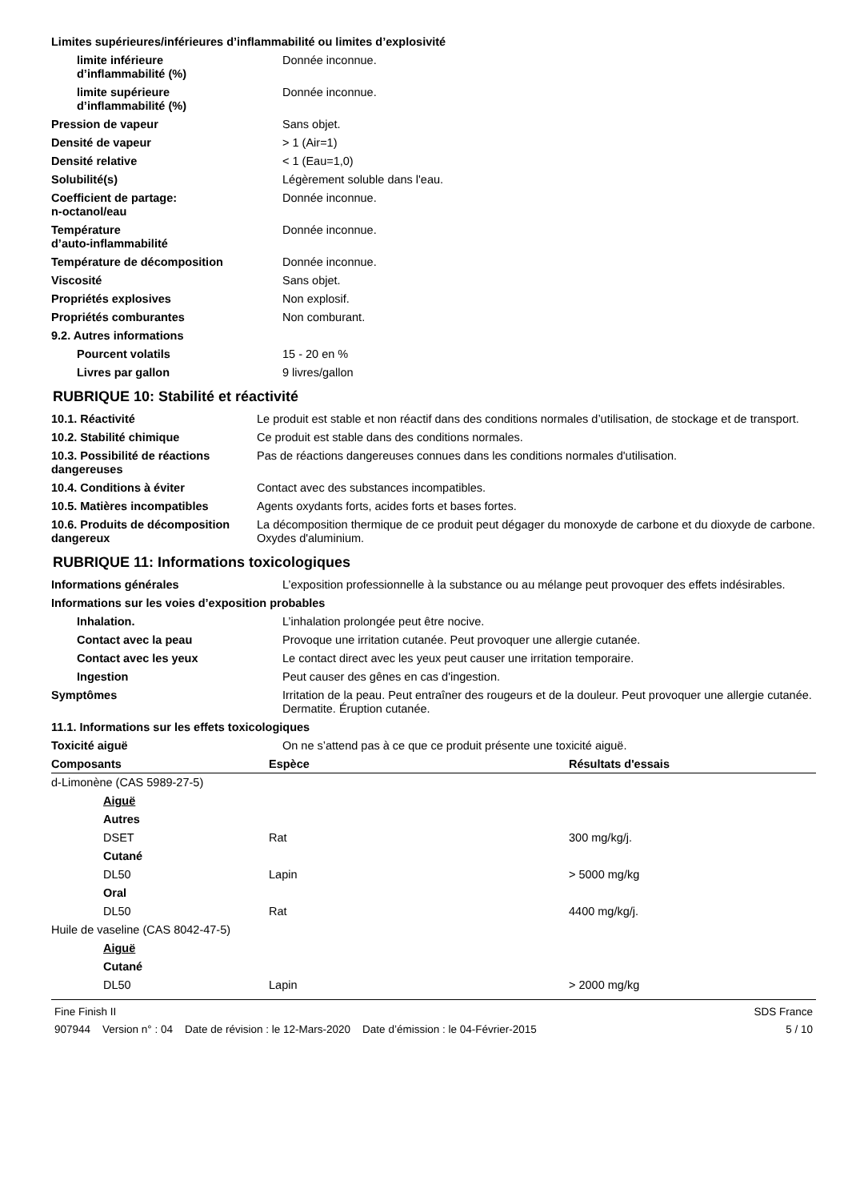Limites supérieures/inférieures d’inflammabilité ou limites d’explosivité
| limite inférieure d’inflammabilité (%) | Donnée inconnue. |
| limite supérieure d’inflammabilité (%) | Donnée inconnue. |
| Pression de vapeur | Sans objet. |
| Densité de vapeur | > 1 (Air=1) |
| Densité relative | < 1 (Eau=1,0) |
| Solubilité(s) | Légèrement soluble dans l'eau. |
| Coefficient de partage: n-octanol/eau | Donnée inconnue. |
| Température d’auto-inflammabilité | Donnée inconnue. |
| Température de décomposition | Donnée inconnue. |
| Viscosité | Sans objet. |
| Propriétés explosives | Non explosif. |
| Propriétés comburantes | Non comburant. |
| 9.2. Autres informations | |
| Pourcent volatils | 15 - 20 en % |
| Livres par gallon | 9 livres/gallon |
RUBRIQUE 10: Stabilité et réactivité
| 10.1. Réactivité | Le produit est stable et non réactif dans des conditions normales d’utilisation, de stockage et de transport. |
| 10.2. Stabilité chimique | Ce produit est stable dans des conditions normales. |
| 10.3. Possibilité de réactions dangereuses | Pas de réactions dangereuses connues dans les conditions normales d'utilisation. |
| 10.4. Conditions à éviter | Contact avec des substances incompatibles. |
| 10.5. Matières incompatibles | Agents oxydants forts, acides forts et bases fortes. |
| 10.6. Produits de décomposition dangereux | La décomposition thermique de ce produit peut dégager du monoxyde de carbone et du dioxyde de carbone. Oxydes d'aluminium. |
RUBRIQUE 11: Informations toxicologiques
| Informations générales | L’exposition professionnelle à la substance ou au mélange peut provoquer des effets indésirables. |
| Informations sur les voies d’exposition probables | |
| Inhalation. | L’inhalation prolongée peut être nocive. |
| Contact avec la peau | Provoque une irritation cutanée. Peut provoquer une allergie cutanée. |
| Contact avec les yeux | Le contact direct avec les yeux peut causer une irritation temporaire. |
| Ingestion | Peut causer des gênes en cas d'ingestion. |
| Symptômes | Irritation de la peau. Peut entraîner des rougeurs et de la douleur. Peut provoquer une allergie cutanée. Dermatite. Éruption cutanée. |
| 11.1. Informations sur les effets toxicologiques | |
| Toxicité aiguë | On ne s’attend pas à ce que ce produit présente une toxicité aiguë. |
| Composants | Espèce | Résultats d'essais |
| --- | --- | --- |
| d-Limonène (CAS 5989-27-5) | | |
| Aiguë | | |
| Autres | | |
| DSET | Rat | 300 mg/kg/j. |
| Cutané | | |
| DL50 | Lapin | > 5000 mg/kg |
| Oral | | |
| DL50 | Rat | 4400 mg/kg/j. |
| Huile de vaseline (CAS 8042-47-5) | | |
| Aiguë | | |
| Cutané | | |
| DL50 | Lapin | > 2000 mg/kg |
Fine Finish II
907944 Version n° : 04 Date de révision : le 12-Mars-2020 Date d’émission : le 04-Février-2015
SDS France
5 / 10